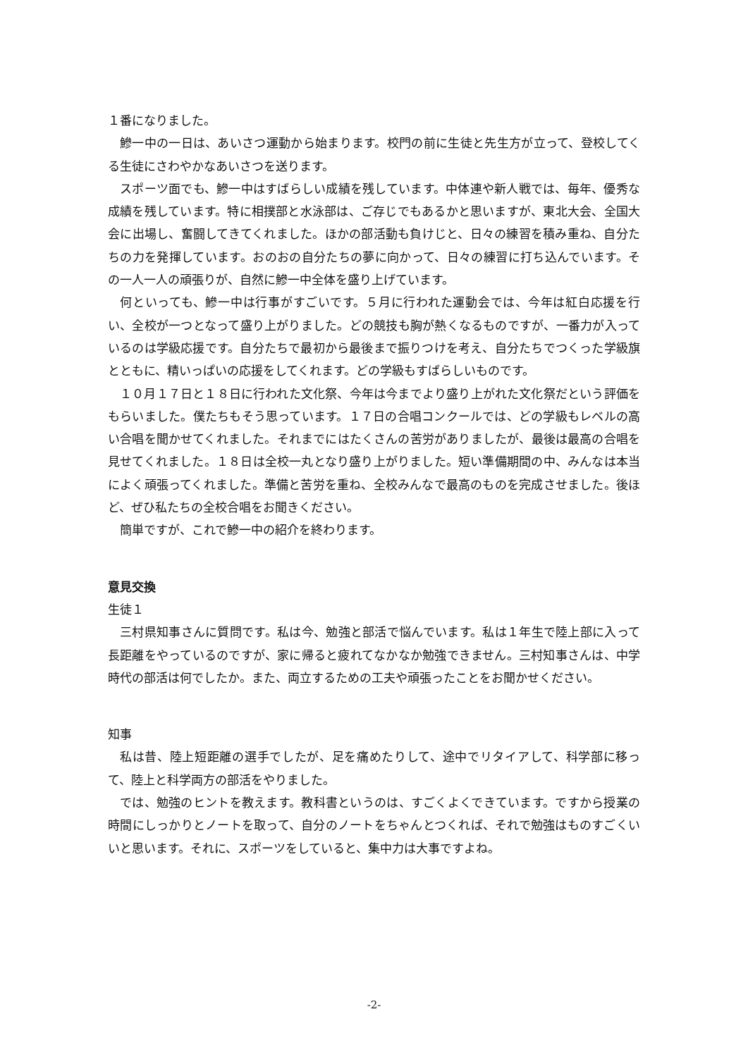１番になりました。
鰺一中の一日は、あいさつ運動から始まります。校門の前に生徒と先生方が立って、登校してくる生徒にさわやかなあいさつを送ります。
スポーツ面でも、鰺一中はすばらしい成績を残しています。中体連や新人戦では、毎年、優秀な成績を残しています。特に相撲部と水泳部は、ご存じでもあるかと思いますが、東北大会、全国大会に出場し、奮闘してきてくれました。ほかの部活動も負けじと、日々の練習を積み重ね、自分たちの力を発揮しています。おのおの自分たちの夢に向かって、日々の練習に打ち込んでいます。その一人一人の頑張りが、自然に鰺一中全体を盛り上げています。
何といっても、鰺一中は行事がすごいです。５月に行われた運動会では、今年は紅白応援を行い、全校が一つとなって盛り上がりました。どの競技も胸が熱くなるものですが、一番力が入っているのは学級応援です。自分たちで最初から最後まで振りつけを考え、自分たちでつくった学級旗とともに、精いっぱいの応援をしてくれます。どの学級もすばらしいものです。
１０月１７日と１８日に行われた文化祭、今年は今までより盛り上がれた文化祭だという評価をもらいました。僕たちもそう思っています。１７日の合唱コンクールでは、どの学級もレベルの高い合唱を聞かせてくれました。それまでにはたくさんの苦労がありましたが、最後は最高の合唱を見せてくれました。１８日は全校一丸となり盛り上がりました。短い準備期間の中、みんなは本当によく頑張ってくれました。準備と苦労を重ね、全校みんなで最高のものを完成させました。後ほど、ぜひ私たちの全校合唱をお聞きください。
簡単ですが、これで鰺一中の紹介を終わります。
意見交換
生徒１
三村県知事さんに質問です。私は今、勉強と部活で悩んでいます。私は１年生で陸上部に入って長距離をやっているのですが、家に帰ると疲れてなかなか勉強できません。三村知事さんは、中学時代の部活は何でしたか。また、両立するための工夫や頑張ったことをお聞かせください。
知事
私は昔、陸上短距離の選手でしたが、足を痛めたりして、途中でリタイアして、科学部に移って、陸上と科学両方の部活をやりました。
では、勉強のヒントを教えます。教科書というのは、すごくよくできています。ですから授業の時間にしっかりとノートを取って、自分のノートをちゃんとつくれば、それで勉強はものすごくいいと思います。それに、スポーツをしていると、集中力は大事ですよね。
-2-